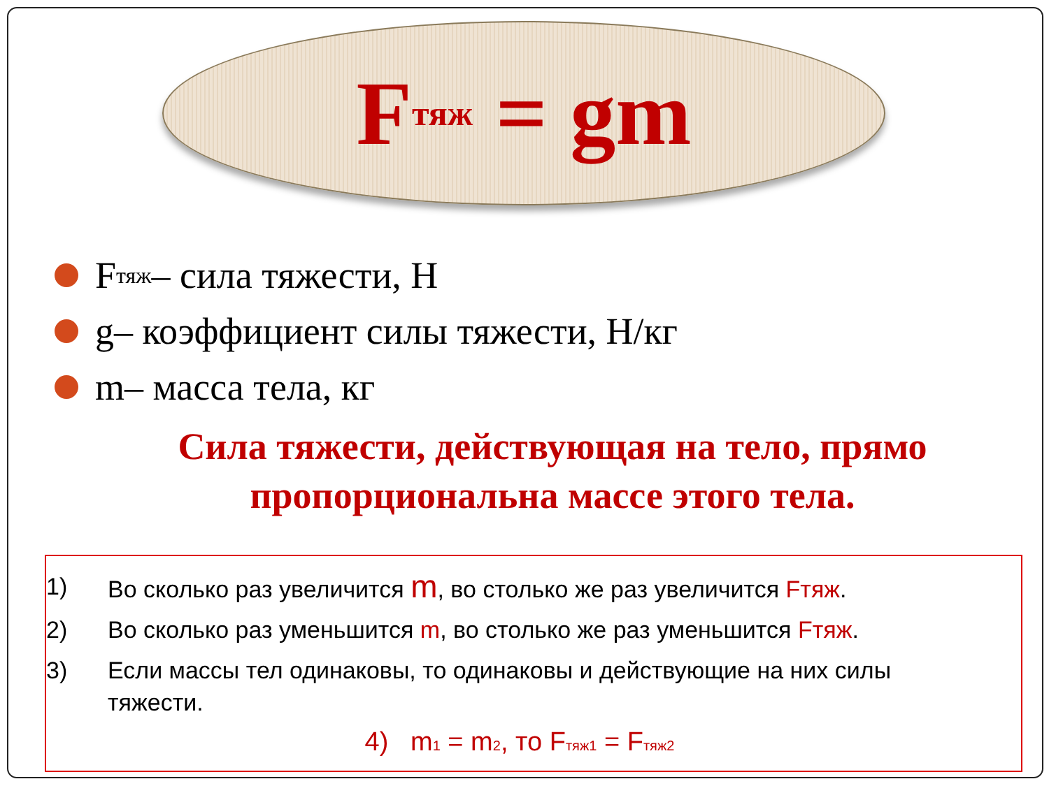F<sub>тяж</sub> = gm
F<sub>тяж</sub>– сила тяжести, Н
g– коэффициент силы тяжести, Н/кг
m– масса тела, кг
Сила тяжести, действующая на тело, прямо пропорциональна массе этого тела.
1) Во сколько раз увеличится m, во столько же раз увеличится Fтяж.
2) Во сколько раз уменьшится m, во столько же раз уменьшится Fтяж.
3) Если массы тел одинаковы, то одинаковы и действующие на них силы тяжести.
4) m<sub>1</sub> = m<sub>2</sub>, то F<sub>тяж1</sub> = F<sub>тяж2</sub>